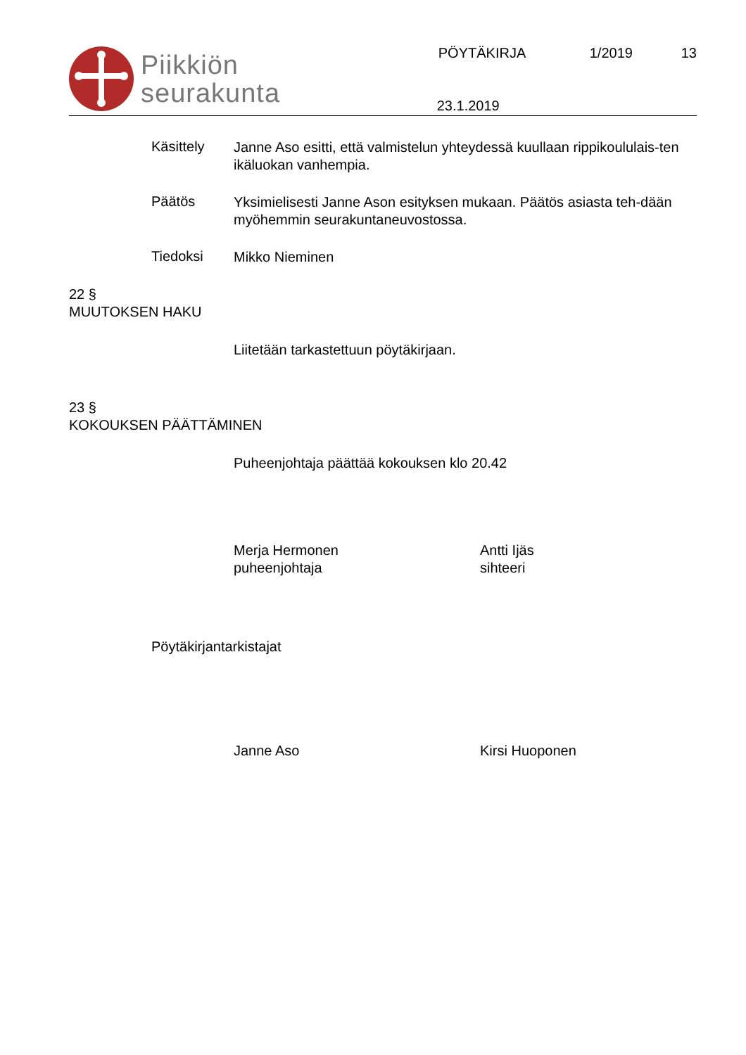Piikkiön
seurakunta
PÖYTÄKIRJA 1/2019 13
23.1.2019
Käsittely
Janne Aso esitti, että valmistelun yhteydessä kuullaan rippikoululais-ten ikäluokan vanhempia.
Päätös
Yksimielisesti Janne Ason esityksen mukaan. Päätös asiasta teh-dään myöhemmin seurakuntaneuvostossa.
Tiedoksi
Mikko Nieminen
22 §
MUUTOKSEN HAKU
Liitetään tarkastettuun pöytäkirjaan.
23 §
KOKOUKSEN PÄÄTTÄMINEN
Puheenjohtaja päättää kokouksen klo 20.42
Merja Hermonen
puheenjohtaja
Antti Ijäs
sihteeri
Pöytäkirjantarkistajat
Janne Aso Kirsi Huoponen